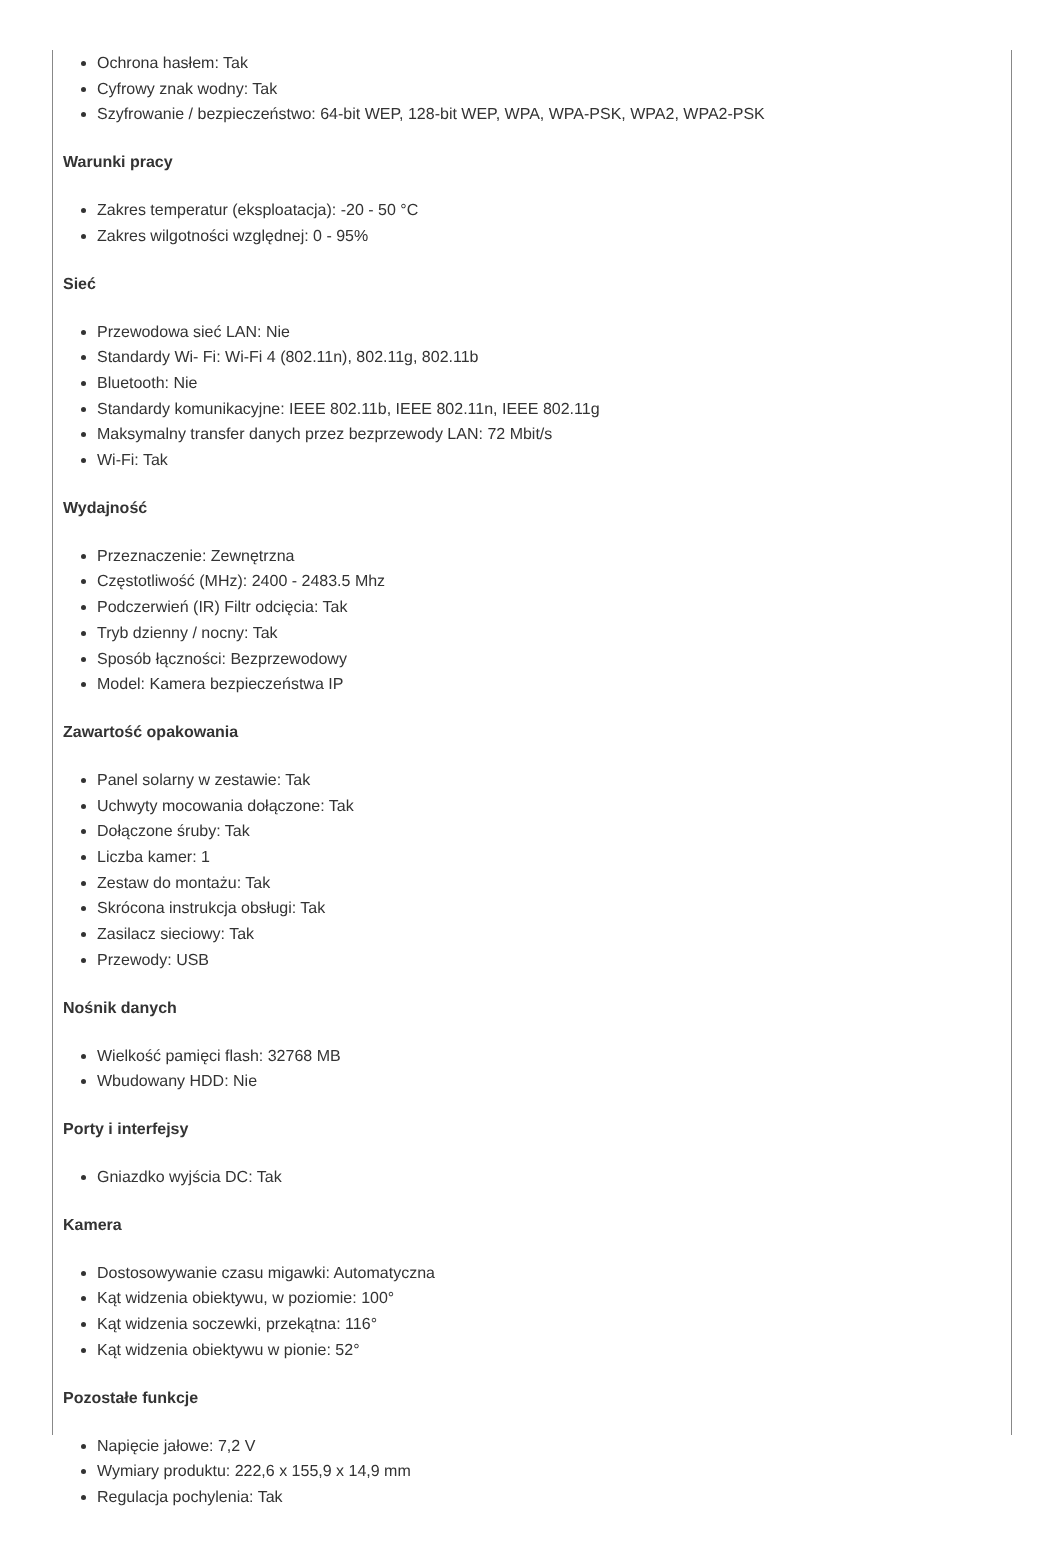Ochrona hasłem: Tak
Cyfrowy znak wodny: Tak
Szyfrowanie / bezpieczeństwo: 64-bit WEP, 128-bit WEP, WPA, WPA-PSK, WPA2, WPA2-PSK
Warunki pracy
Zakres temperatur (eksploatacja): -20 - 50 °C
Zakres wilgotności względnej: 0 - 95%
Sieć
Przewodowa sieć LAN: Nie
Standardy Wi- Fi: Wi-Fi 4 (802.11n), 802.11g, 802.11b
Bluetooth: Nie
Standardy komunikacyjne: IEEE 802.11b, IEEE 802.11n, IEEE 802.11g
Maksymalny transfer danych przez bezprzewody LAN: 72 Mbit/s
Wi-Fi: Tak
Wydajność
Przeznaczenie: Zewnętrzna
Częstotliwość (MHz): 2400 - 2483.5 Mhz
Podczerwień (IR) Filtr odcięcia: Tak
Tryb dzienny / nocny: Tak
Sposób łączności: Bezprzewodowy
Model: Kamera bezpieczeństwa IP
Zawartość opakowania
Panel solarny w zestawie: Tak
Uchwyty mocowania dołączone: Tak
Dołączone śruby: Tak
Liczba kamer: 1
Zestaw do montażu: Tak
Skrócona instrukcja obsługi: Tak
Zasilacz sieciowy: Tak
Przewody: USB
Nośnik danych
Wielkość pamięci flash: 32768 MB
Wbudowany HDD: Nie
Porty i interfejsy
Gniazdko wyjścia DC: Tak
Kamera
Dostosowywanie czasu migawki: Automatyczna
Kąt widzenia obiektywu, w poziomie: 100°
Kąt widzenia soczewki, przekątna: 116°
Kąt widzenia obiektywu w pionie: 52°
Pozostałe funkcje
Napięcie jałowe: 7,2 V
Wymiary produktu: 222,6 x 155,9 x 14,9 mm
Regulacja pochylenia: Tak